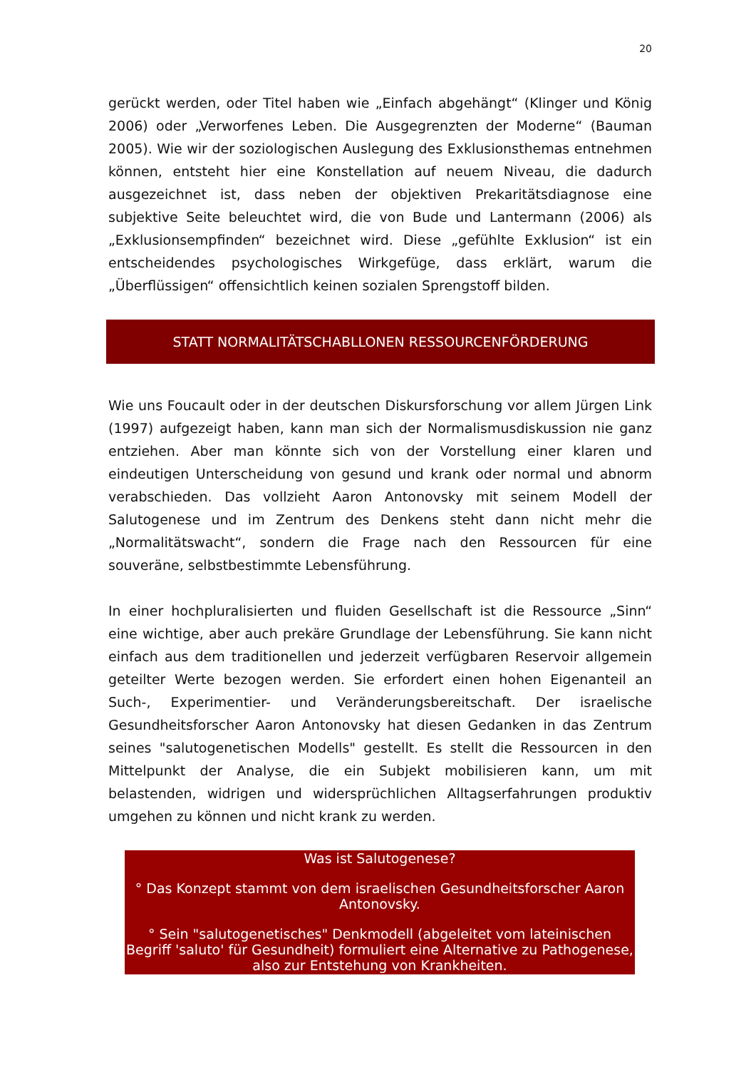20
gerückt werden, oder Titel haben wie „Einfach abgehängt“ (Klinger und König 2006) oder „Verworfenes Leben. Die Ausgegrenzten der Moderne“ (Bauman 2005). Wie wir der soziologischen Auslegung des Exklusionsthemas entnehmen können, entsteht hier eine Konstellation auf neuem Niveau, die dadurch ausgezeichnet ist, dass neben der objektiven Prekaritätsdiagnose eine subjektive Seite beleuchtet wird, die von Bude und Lantermann (2006) als „Exklusionsempfinden“ bezeichnet wird. Diese „gefühlte Exklusion“ ist ein entscheidendes psychologisches Wirkgefüge, dass erklärt, warum die „Überflüssigen“ offensichtlich keinen sozialen Sprengstoff bilden.
STATT NORMALITÄTSCHABLLONEN RESSOURCENFÖRDERUNG
Wie uns Foucault oder in der deutschen Diskursforschung vor allem Jürgen Link (1997) aufgezeigt haben, kann man sich der Normalismusdiskussion nie ganz entziehen. Aber man könnte sich von der Vorstellung einer klaren und eindeutigen Unterscheidung von gesund und krank oder normal und abnorm verabschieden. Das vollzieht Aaron Antonovsky mit seinem Modell der Salutogenese und im Zentrum des Denkens steht dann nicht mehr die „Normalitätswacht“, sondern die Frage nach den Ressourcen für eine souveräne, selbstbestimmte Lebensführung.
In einer hochpluralisierten und fluiden Gesellschaft ist die Ressource „Sinn“ eine wichtige, aber auch prekäre Grundlage der Lebensführung. Sie kann nicht einfach aus dem traditionellen und jederzeit verfügbaren Reservoir allgemein geteilter Werte bezogen werden. Sie erfordert einen hohen Eigenanteil an Such-, Experimentier- und Veränderungsbereitschaft. Der israelische Gesundheitsforscher Aaron Antonovsky hat diesen Gedanken in das Zentrum seines "salutogenetischen Modells" gestellt. Es stellt die Ressourcen in den Mittelpunkt der Analyse, die ein Subjekt mobilisieren kann, um mit belastenden, widrigen und widersprüchlichen Alltagserfahrungen produktiv umgehen zu können und nicht krank zu werden.
Was ist Salutogenese?
° Das Konzept stammt von dem israelischen Gesundheitsforscher Aaron Antonovsky.
° Sein "salutogenetisches" Denkmodell (abgeleitet vom lateinischen Begriff 'saluto' für Gesundheit) formuliert eine Alternative zu Pathogenese, also zur Entstehung von Krankheiten.